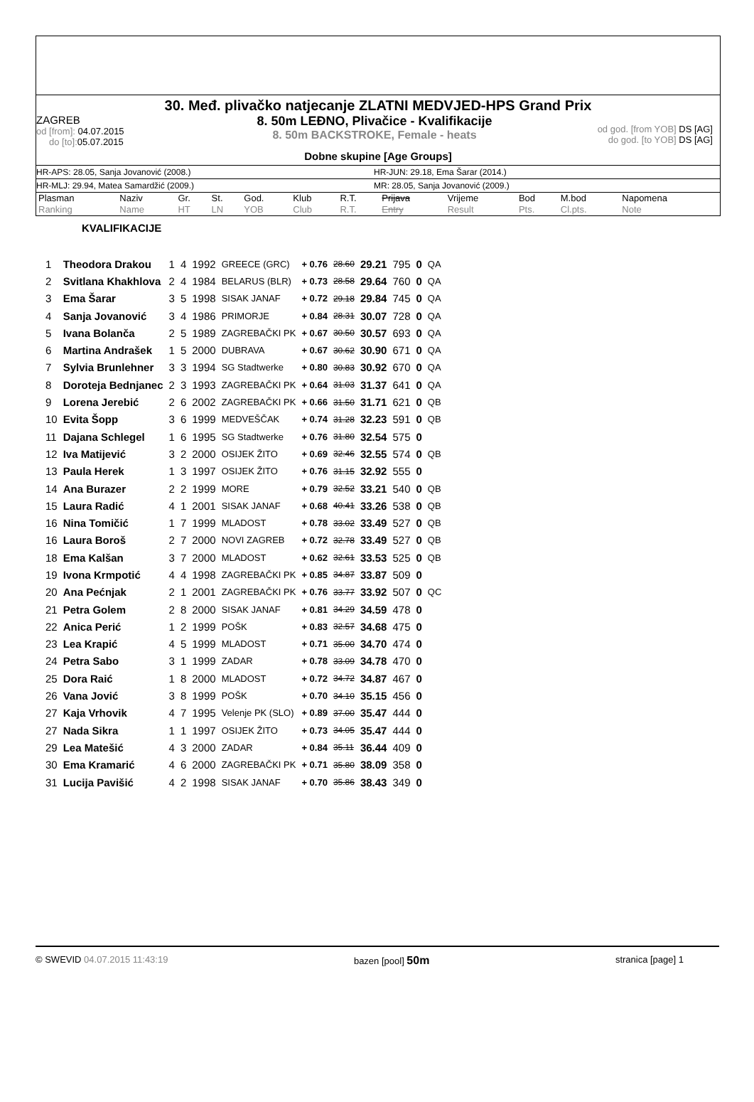30. Međ. plivačko natjecanje ZLATNI MEDVJED-HPS Grand Prix
ZAGREB
od [from]: 04.07.2015
do [to]: 05.07.2015
8. 50m LEĐNO, Plivačice - Kvalifikacije
8. 50m BACKSTROKE, Female - heats
od god. [from YOB] DS [AG]
do god. [to YOB] DS [AG]
Dobne skupine [Age Groups]
HR-APS: 28.05, Sanja Jovanović (2008.) HR-JUN: 29.18, Ema Šarar (2014.)
HR-MLJ: 29.94, Matea Samardžić (2009.) MR: 28.05, Sanja Jovanović (2009.)
| Plasman | Naziv | Gr. | St. | God. | Klub | R.T. | Prijava | Vrijeme | Bod | M.bod | Napomena |
| Ranking | Name | HT | LN | YOB | Club | R.T. | Entry | Result | Pts. | Cl.pts. | Note |
KVALIFIKACIJE
| 1 | Theodora Drakou | 1 | 4 | 1992 | GREECE (GRC) | + 0.76 | 28.60 | 29.21 | 795 | 0 | QA |
| 2 | Svitlana Khakhlova | 2 | 4 | 1984 | BELARUS (BLR) | + 0.73 | 28.58 | 29.64 | 760 | 0 | QA |
| 3 | Ema Šarar | 3 | 5 | 1998 | SISAK JANAF | + 0.72 | 29.18 | 29.84 | 745 | 0 | QA |
| 4 | Sanja Jovanović | 3 | 4 | 1986 | PRIMORJE | + 0.84 | 28.31 | 30.07 | 728 | 0 | QA |
| 5 | Ivana Bolanča | 2 | 5 | 1989 | ZAGREBAČKI PK | + 0.67 | 30.50 | 30.57 | 693 | 0 | QA |
| 6 | Martina Andrašek | 1 | 5 | 2000 | DUBRAVA | + 0.67 | 30.62 | 30.90 | 671 | 0 | QA |
| 7 | Sylvia Brunlehner | 3 | 3 | 1994 | SG Stadtwerke | + 0.80 | 30.83 | 30.92 | 670 | 0 | QA |
| 8 | Doroteja Bednjanec | 2 | 3 | 1993 | ZAGREBAČKI PK | + 0.64 | 31.03 | 31.37 | 641 | 0 | QA |
| 9 | Lorena Jerebić | 2 | 6 | 2002 | ZAGREBAČKI PK | + 0.66 | 31.50 | 31.71 | 621 | 0 | QB |
| 10 | Evita Šopp | 3 | 6 | 1999 | MEDVEŠČAK | + 0.74 | 31.28 | 32.23 | 591 | 0 | QB |
| 11 | Dajana Schlegel | 1 | 6 | 1995 | SG Stadtwerke | + 0.76 | 31.80 | 32.54 | 575 | 0 | |
| 12 | Iva Matijević | 3 | 2 | 2000 | OSIJEK ŽITO | + 0.69 | 32.46 | 32.55 | 574 | 0 | QB |
| 13 | Paula Herek | 1 | 3 | 1997 | OSIJEK ŽITO | + 0.76 | 31.15 | 32.92 | 555 | 0 | |
| 14 | Ana Burazer | 2 | 2 | 1999 | MORE | + 0.79 | 32.52 | 33.21 | 540 | 0 | QB |
| 15 | Laura Radić | 4 | 1 | 2001 | SISAK JANAF | + 0.68 | 40.41 | 33.26 | 538 | 0 | QB |
| 16 | Nina Tomičić | 1 | 7 | 1999 | MLADOST | + 0.78 | 33.02 | 33.49 | 527 | 0 | QB |
| 16 | Laura Boroš | 2 | 7 | 2000 | NOVI ZAGREB | + 0.72 | 32.78 | 33.49 | 527 | 0 | QB |
| 18 | Ema Kalšan | 3 | 7 | 2000 | MLADOST | + 0.62 | 32.61 | 33.53 | 525 | 0 | QB |
| 19 | Ivona Krmpotić | 4 | 4 | 1998 | ZAGREBAČKI PK | + 0.85 | 34.87 | 33.87 | 509 | 0 | |
| 20 | Ana Pećnjak | 2 | 1 | 2001 | ZAGREBAČKI PK | + 0.76 | 33.77 | 33.92 | 507 | 0 | QC |
| 21 | Petra Golem | 2 | 8 | 2000 | SISAK JANAF | + 0.81 | 34.29 | 34.59 | 478 | 0 | |
| 22 | Anica Perić | 1 | 2 | 1999 | POŠK | + 0.83 | 32.57 | 34.68 | 475 | 0 | |
| 23 | Lea Krapić | 4 | 5 | 1999 | MLADOST | + 0.71 | 35.00 | 34.70 | 474 | 0 | |
| 24 | Petra Sabo | 3 | 1 | 1999 | ZADAR | + 0.78 | 33.09 | 34.78 | 470 | 0 | |
| 25 | Dora Raić | 1 | 8 | 2000 | MLADOST | + 0.72 | 34.72 | 34.87 | 467 | 0 | |
| 26 | Vana Jović | 3 | 8 | 1999 | POŠK | + 0.70 | 34.10 | 35.15 | 456 | 0 | |
| 27 | Kaja Vrhovik | 4 | 7 | 1995 | Velenje PK (SLO) | + 0.89 | 37.00 | 35.47 | 444 | 0 | |
| 27 | Nada Sikra | 1 | 1 | 1997 | OSIJEK ŽITO | + 0.73 | 34.05 | 35.47 | 444 | 0 | |
| 29 | Lea Matešić | 4 | 3 | 2000 | ZADAR | + 0.84 | 35.11 | 36.44 | 409 | 0 | |
| 30 | Ema Kramarić | 4 | 6 | 2000 | ZAGREBAČKI PK | + 0.71 | 35.80 | 38.09 | 358 | 0 | |
| 31 | Lucija Pavišić | 4 | 2 | 1998 | SISAK JANAF | + 0.70 | 35.86 | 38.43 | 349 | 0 | |
© SWEVID 04.07.2015 11:43:19 bazen [pool] 50m stranica [page] 1